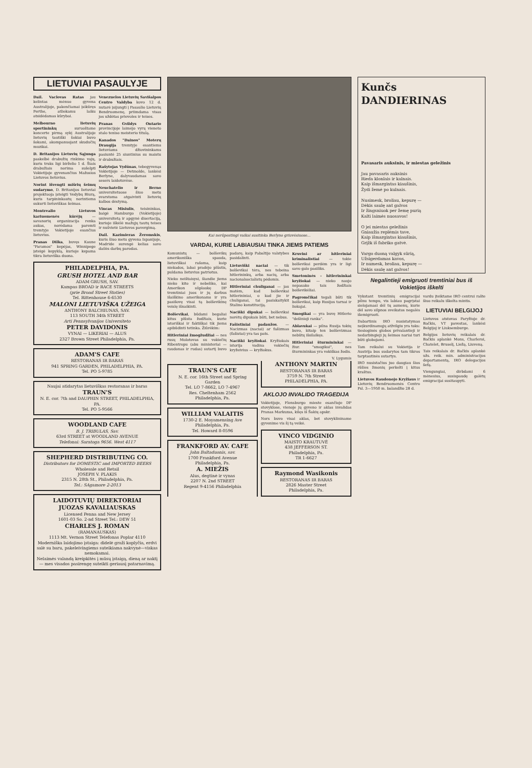LIETUVIAI PASAULYJE
Dail. Vaclovas Ratas jau kelintas mėnuo gyvena Australijoje, pakenčiamai įsikūręs Perthe, atliekamu laiku atsidėdamas kūrybai.
Melbourno lietuvių sportininkų suruoštame koncerte pirmą sykį Australijoje lietuvių tautiški šokiai buvo šokami, akompanuojant skudučių muzikai.
D. Britanijos Lietuvių Sąjunga paskelbė drabužių rinkimo vajų, kuris truks ligi birželio 1 d. Šiais drabužiais norima sušelpti Vokietijoje gyvenančius Mažosios Lietuvos lietuvius.
Norint išvengti mišrių šeimų sudarymo, D. Britanijos lietuviai projektuoja įsteigti Vedybų Biurą, kuris tarpininkautų norintiems sukurti lietuviškas šeimas.
Montrealio Lietuvos kariuomenės kūrėjų — savanorių organizacija renka aukas, norėdama paremti tremtyje Vokietijoje esančius lietuvius.
Pranas Dilka, buvęs Kaune "Paramos" kepėjas, Winnipege įsteigė kepyklą, kurioje kepama tikra lietuviška duona.
Venezuelos Lietuvių Savišalpos Centro Valdyba kovo 12 d. nutarė įsijungti į Pasaulio Lietuvių Bendruomenę, priimdama visas jos uždėtas prievoles ir teises.
Pranas Gvildys Ontario provincijoje laimėjo vyrų vieneto stalo teniso meisterio titulą.
Kanados "Dainos" Moterų Draugija tremtyje esantiems lietuviams džiovininkams pasiuntė 25 siuntinius su maistu ir drabužiais.
Rašytojas Vydūnas, tebegyvenąs Vokietijoje — Detmolde, lankėsi Berlyne, dalyvaudamas savo sesers laidotuvėse.
Neuchatelio ir Berno universitetuose šiuo metu svarstoma atgaivinti lietuvių kalbos dėstymą.
Vincas Misiulis, teisininkas, baigė Hamburgo (Vokietijoje) universitetą ir apgynė disertaciją, kurioje iškėlė mažųjų tautų teises ir nušvietė Lietuvos pavergimą.
Dail. Kazimieras Žeromskis, kuris šiuo metu gyvena Ispanijoje, Madride surengė kelias savo dailės darbų parodas.
PHILADELPHIA, PA.
GRUSH HOTEL AND BAR
ADAM GRUSH, SAV.
Kampas BROAD ir RACE STREETS
(prie Broad Street Stoties)
Tel. Rittenhouse 6-6530
MALONI LIETUVIŠKA UŽEIGA
ANTHONY BALCHIUNAS, SAV.
113 SOUTH 34th STREET
Arti Pennsylvanijos Universiteto
PETER DAVIDONIS
VYNAI — LIKERIAI — ALUS
2327 Brown Street Philadelphia, Pa.
ADAM'S CAFE
RESTORANAS IR BARAS
941 SPRING GARDEN, PHILADELPHIA, PA.
Tel. PO 5-9785
Naujai atidarytas lietuviškas restoranas ir baras
TRAUN'S
N. E. cor. 7th and DAUPHIN STREET, PHILADELPHIA, PA.
Tel. PO 5-9566
WOODLAND CAFE
B. J. TRIBULAS, Sav.
63rd STREET at WOODLAND AVENUE
Telefonai: Saratoga 9656. West 4117
SHEPHERD DISTRIBUTING CO.
Distributors for DOMESTIC and IMPORTED BEERS
Wholesale and Retail
JOSEPH V. PLAKIS
2315 N. 28th St., Philadelphia, Pa.
Tel.: SAgamore 2-2013
LAIDOTUVIŲ DIREKTORIAI
JUOZAS KAVALIAUSKAS
Licensed Penna and New Jersey
1601-03 So. 2-nd Street Tel.: DEW 51
CHARLES J. ROMAN
(RAMANAUSKAS)
1113 Mt. Vernon Street Telefonas Poplar 4110
Moderniška laidojimo įstaiga: didelė graži koplyčia, erdvi salė su baru, pakeleivingiems suteikiama nakvynė—viskas nemokamai.
Nelaimės valandą kreipkitės į mūsų įstaigą, dieną ar naktį — mes visados pasirengę suteikti geriausį patarnavimą.
Kai nerūpestingi vaikai susitinka Berlyno griuvėsiuose...
VARDAI, KURIE LABIAUSIAI TINKA JIEMS PATIEMS
Komunistų — bolševikų amerikoniška spauda, lietuviškai rašoma, kaip niekados, labai pradėjo plūstis, puldama lietuvius patriotus.
Nieko neištaisysi, šiandie jiems nieko kito ir nebeliko, kai Amerikon sūplaukę DP tremtiniai juos ir jų darbus išaiškino amerikonams ir yra pasišovę visai tą bolševikinę veislę išnaikinti.
Bolševikai, būdami begaliai kitus plūsta žodžiais, kurie istoriškai ir faktiškai tik jiems apibūdinti tetinka. Žiūrėkim:
Hitleriniai žmogžudžiai — nes rusų Molotovas su vokiečių Ribentropu (abu ministeriai — raudonas ir rudas) sutartį buvo padarę, kaip Pabaltijo valstybes pasidalinti.
Lietuviški naciai — tik bolševikai tėra, nes tebeina hitlerininkų, arba nacių, arba nacionalsocialistų pėdomis.
Hitleriniai chuliganai — jau matėm, kad bolševikai hitlerininiai, o kad jie ir chuliganai, tai pasiskaitykit Stalino konstituciją.
Naciški dipukai — bolševikai norėtų dipukais būti, bet nebus.
Fašistiniai padaužos. — Nacizmas (naciai) ar fašizmas (fašistai) yra tas pats.
Naciški kryžiokai. Kryžiokais istorija vadina vokiečių kryžeivius — kryžiokus.
Kruvini ar hitleriniai kriminalistiai — tokie bolševikai perdėm yra ir ligi savo galo pasiliks.
Smetoninės - hitlerininkai kryžiokai — nieko naujo nepasako tais žodžiais bolševikėliai.
Pagromčikai tegali būti tik bolševikai, kaip Rusijos tarnai ir liokajai.
Smogikai — yra buvę Hitlerio "dešinioji ranka".
Ablavukai — pilna Rusija tokių buvo, kitaip ten bolševizmas nebūtų išsilaikęs.
Hitleriniai šturmininkai — žiur. "smogikai", nes šturmininkas yra vokiškas žodis.
V. Lygumis
TRAUN'S CAFE
N. E. cor. 16th Street and Spring Garden
Tel. LO 7-8662, LO 7-4967
Res. Cheltenham 2562
Philadelphia, Pa.
WILLIAM VALAITIS
1730-2 E. Moyamensing Ave
Philadelphia, Pa.
Tel. Howard 8-0596
FRANKFORD AV. CAFE
John Baltaduonis, sav.
1700 Frankford Avenue
Philadelphia, Pa.
A. MIEŽIS
Alus, degtinė ir vynas
2207 N. 2nd STREET
Regent 9-4156 Philadelphia
ANTHONY MARTIN
RESTORANAS IR BARAS
3759 N. 7th Street
PHILADELPHIA, PA.
AKLOJO INVALIDO TRAGEDIJA
Vokietijoje, Flensburgo mieste esančioje DP stovyklose, vienoje jų gyveno ir aklas invalidas Pranas Markuzas, kilęs iš Šakių apskr.
Nors buvo visai aklas, bet stovyklininame gyvenime vis šį tą veikė.
VINCO VIDGINIO
MAISTO KRAUTUVĖ
438 JEFFERSON ST.
Philadelphia, Pa.
TR 1-6627
Raymond Wasikonis
RESTORANAS IR BARAS
2826 Master Street
Philadelphia, Pa.
Kunčs DANDIERINAS
Pavasaris auksinis, ir miestas geležinis
Jau pavasaris auksinis
Rieda klonlais ir kalnais.
Kaip išmargintas kiaušinis,
Žydi žemė po kulnais.
Nusimesk, broliau, kepurę —
Dėkis saulę ant galvos
Ir žingsniuok per žemę purią
Kalti laimės nuosavos!
O jei miestas geležinis
Gniaužia replėmis tave,
Kaip išmargintas kiaušinis,
Grįžk iš fabriko gatvė.
Vargo duoną valgyk sūrią,
Užsigerdamas kavos,
Ir numesk, broliau, kepurę —
Dėkis saulę ant galvos!
Negalintieji emigruoti tremtiniai bus iš Vokietijos iškelti
Vykstant tremtinių emigracijai pilnu tempu, vis labiau pagrįstai sielojamasi dėl tų asmenų, kurie dėl savo silpnos sveikatos negalės išemigruoti.
Dabartinis IRO nusistatymas neįkurdinamųjų atžvilgiu yra toks: tiesioginės globos privalantieji ir nedarbingieji jų šeimos nariai turi būti globojami.
Tam reikalui su Vokietija ir Austrija bus sudarytos tam tikros tarptautinės sutartys.
IRO nusistačius juo daugiau šios rūšies žmonių perkelti į kitus kraštus.
Lietuvos Raudonojo Kryžiaus ir Lietuvių Bendruomenės Centro vardu įteiktame IRO centrui rašte šiuo reikalu iškelta mintis.
LIETUVIAI BELGIJOJ
Lietuvos atstovas Paryžiuje dr. Bačkis, VT pavestas, lankėsi Belgijoj ir Liuksemburge.
Belgijos lietuvių reikalais dr. Bačkis aplankė Mons, Charleroi, Chatelet, Bruselį, Liežą, Liuveną.
Tais reikalais dr. Bačkis aplankė užs. reik. min. administracijos departamentą, IRO delegacijos šefą.
Viengungiai, dirbdami 6 mėnesius, susispaudę galėtų emigracijai susitaupyti.
Psl. 3—1950 m. balandžio 28 d.